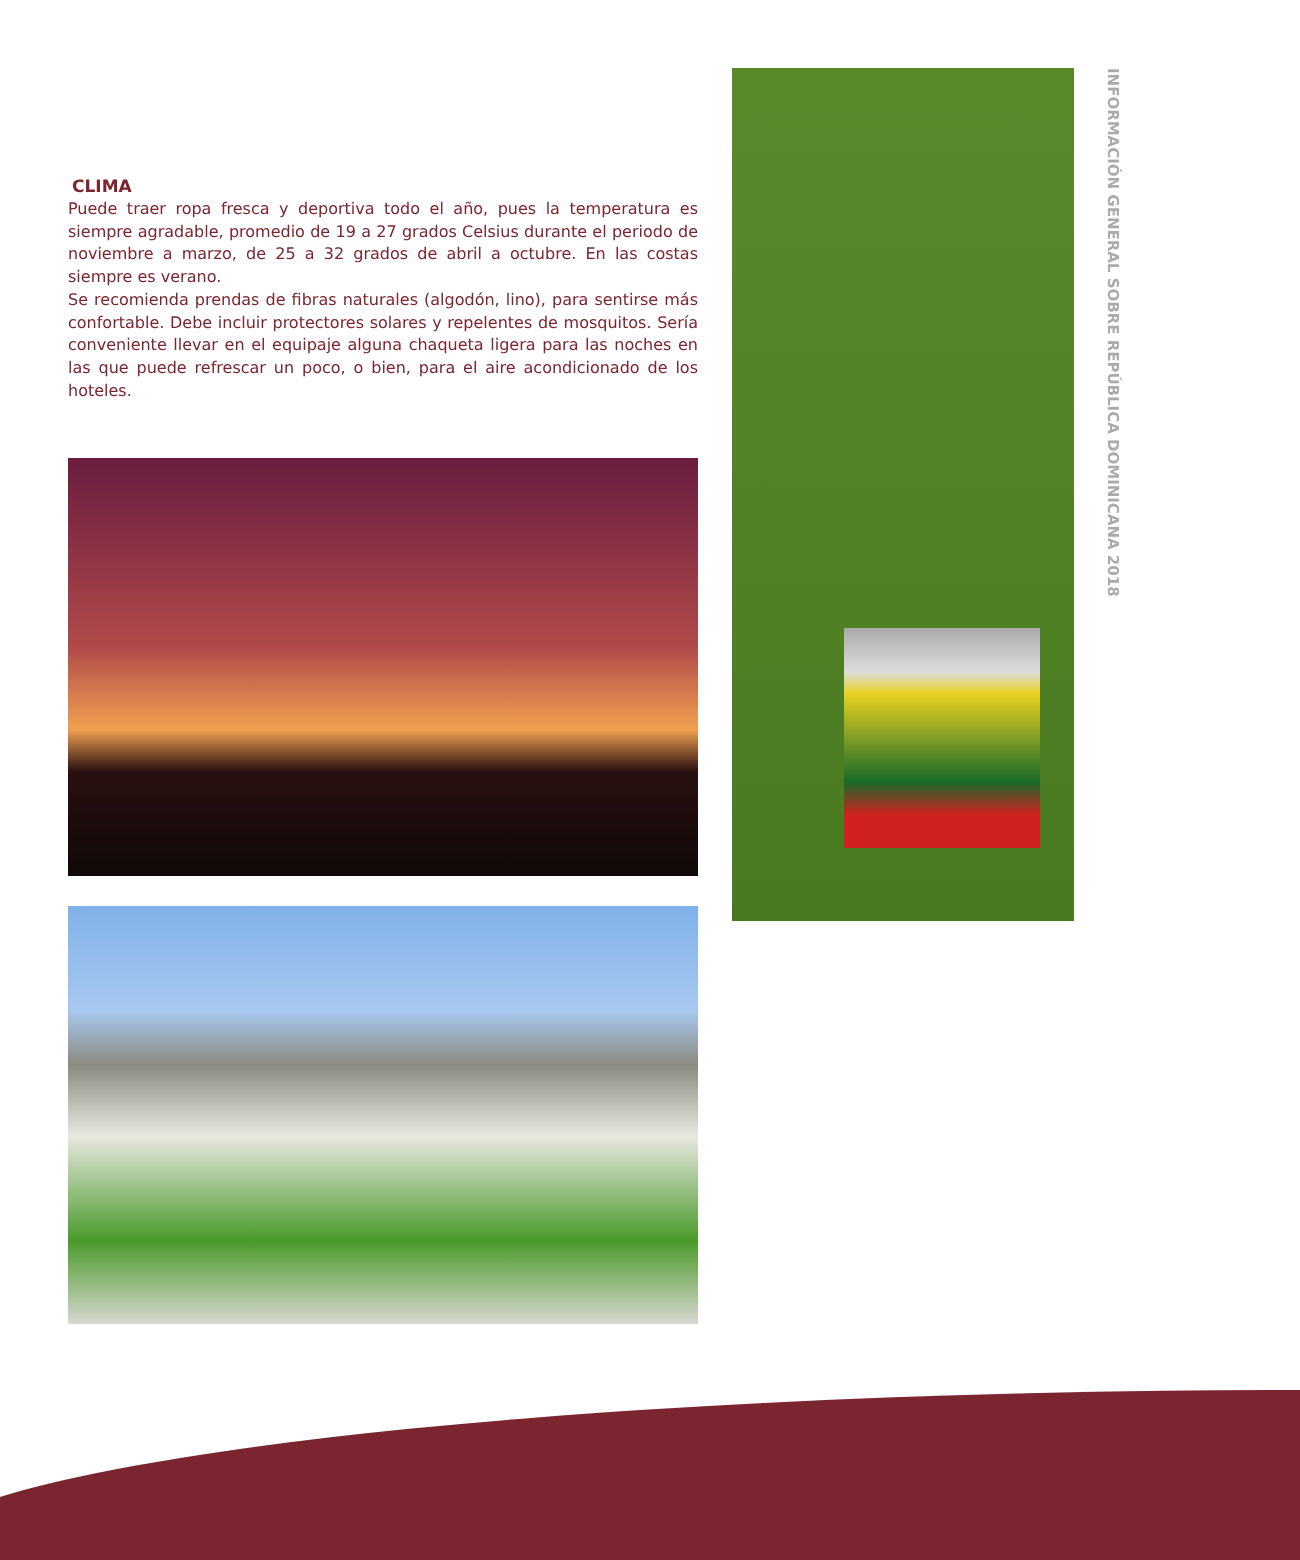CLIMA
Puede traer ropa fresca y deportiva todo el año, pues la temperatura es siempre agradable, promedio de 19 a 27 grados Celsius durante el periodo de noviembre a marzo, de 25 a 32 grados de abril a octubre. En las costas siempre es verano.
Se recomienda prendas de fibras naturales (algodón, lino), para sentirse más confortable. Debe incluir protectores solares y repelentes de mosquitos. Sería conveniente llevar en el equipaje alguna chaqueta ligera para las noches en las que puede refrescar un poco, o bien, para el aire acondicionado de los hoteles.
INFORMACIÓN GENERAL SOBRE REPÚBLICA DOMINICANA 2018